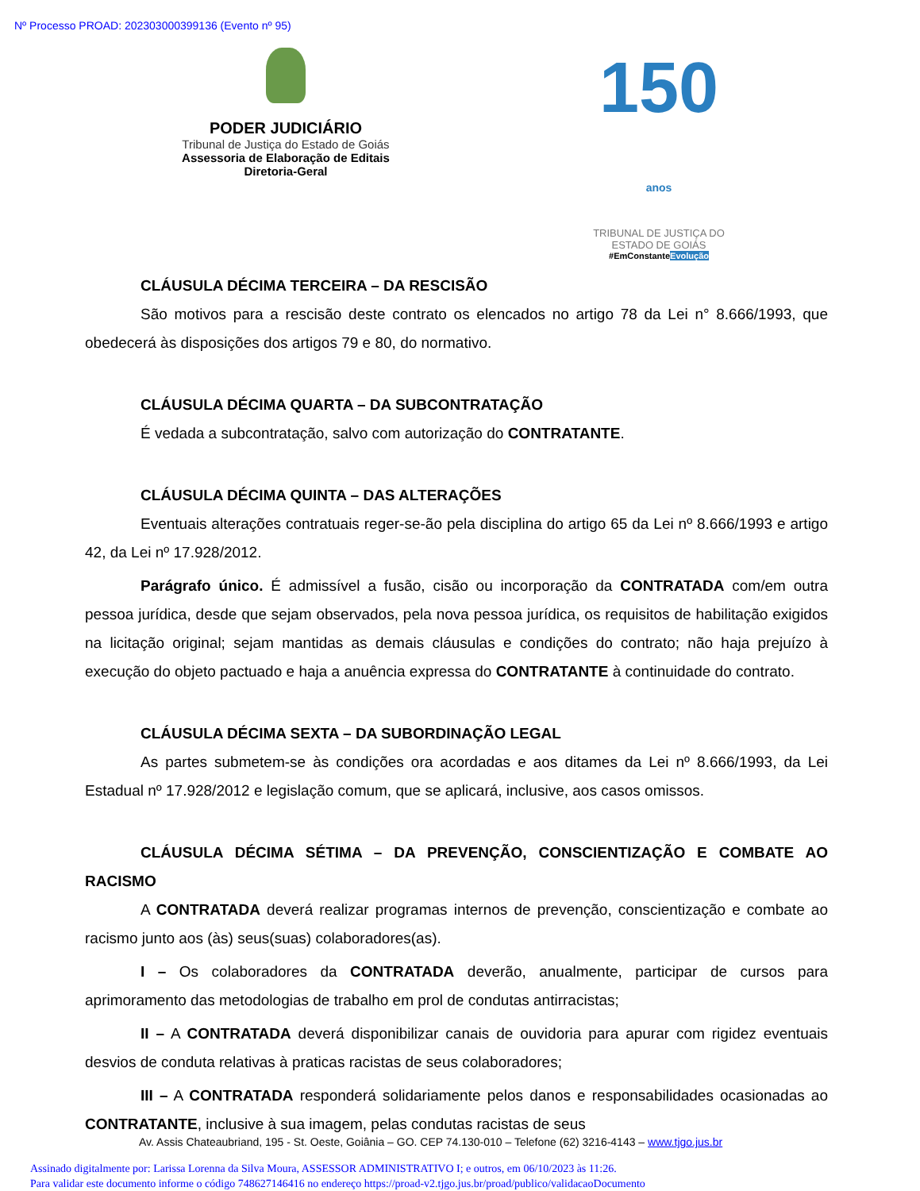Nº Processo PROAD: 202303000399136 (Evento nº 95)
PODER JUDICIÁRIO
Tribunal de Justiça do Estado de Goiás
Assessoria de Elaboração de Editais
Diretoria-Geral
150 anos
TRIBUNAL DE JUSTIÇA DO
ESTADO DE GOIÁS
#EmConstanteEvolução
CLÁUSULA DÉCIMA TERCEIRA – DA RESCISÃO
São motivos para a rescisão deste contrato os elencados no artigo 78 da Lei n° 8.666/1993, que obedecerá às disposições dos artigos 79 e 80, do normativo.
CLÁUSULA DÉCIMA QUARTA – DA SUBCONTRATAÇÃO
É vedada a subcontratação, salvo com autorização do CONTRATANTE.
CLÁUSULA DÉCIMA QUINTA – DAS ALTERAÇÕES
Eventuais alterações contratuais reger-se-ão pela disciplina do artigo 65 da Lei nº 8.666/1993 e artigo 42, da Lei nº 17.928/2012.
Parágrafo único. É admissível a fusão, cisão ou incorporação da CONTRATADA com/em outra pessoa jurídica, desde que sejam observados, pela nova pessoa jurídica, os requisitos de habilitação exigidos na licitação original; sejam mantidas as demais cláusulas e condições do contrato; não haja prejuízo à execução do objeto pactuado e haja a anuência expressa do CONTRATANTE à continuidade do contrato.
CLÁUSULA DÉCIMA SEXTA – DA SUBORDINAÇÃO LEGAL
As partes submetem-se às condições ora acordadas e aos ditames da Lei nº 8.666/1993, da Lei Estadual nº 17.928/2012 e legislação comum, que se aplicará, inclusive, aos casos omissos.
CLÁUSULA DÉCIMA SÉTIMA – DA PREVENÇÃO, CONSCIENTIZAÇÃO E COMBATE AO RACISMO
A CONTRATADA deverá realizar programas internos de prevenção, conscientização e combate ao racismo junto aos (às) seus(suas) colaboradores(as).
I – Os colaboradores da CONTRATADA deverão, anualmente, participar de cursos para aprimoramento das metodologias de trabalho em prol de condutas antirracistas;
II – A CONTRATADA deverá disponibilizar canais de ouvidoria para apurar com rigidez eventuais desvios de conduta relativas à praticas racistas de seus colaboradores;
III – A CONTRATADA responderá solidariamente pelos danos e responsabilidades ocasionadas ao CONTRATANTE, inclusive à sua imagem, pelas condutas racistas de seus
Av. Assis Chateaubriand, 195 - St. Oeste, Goiânia – GO. CEP 74.130-010 – Telefone (62) 3216-4143 – www.tjgo.jus.br
Assinado digitalmente por: Larissa Lorenna da Silva Moura, ASSESSOR ADMINISTRATIVO I; e outros, em 06/10/2023 às 11:26.
Para validar este documento informe o código 748627146416 no endereço https://proad-v2.tjgo.jus.br/proad/publico/validacaoDocumento